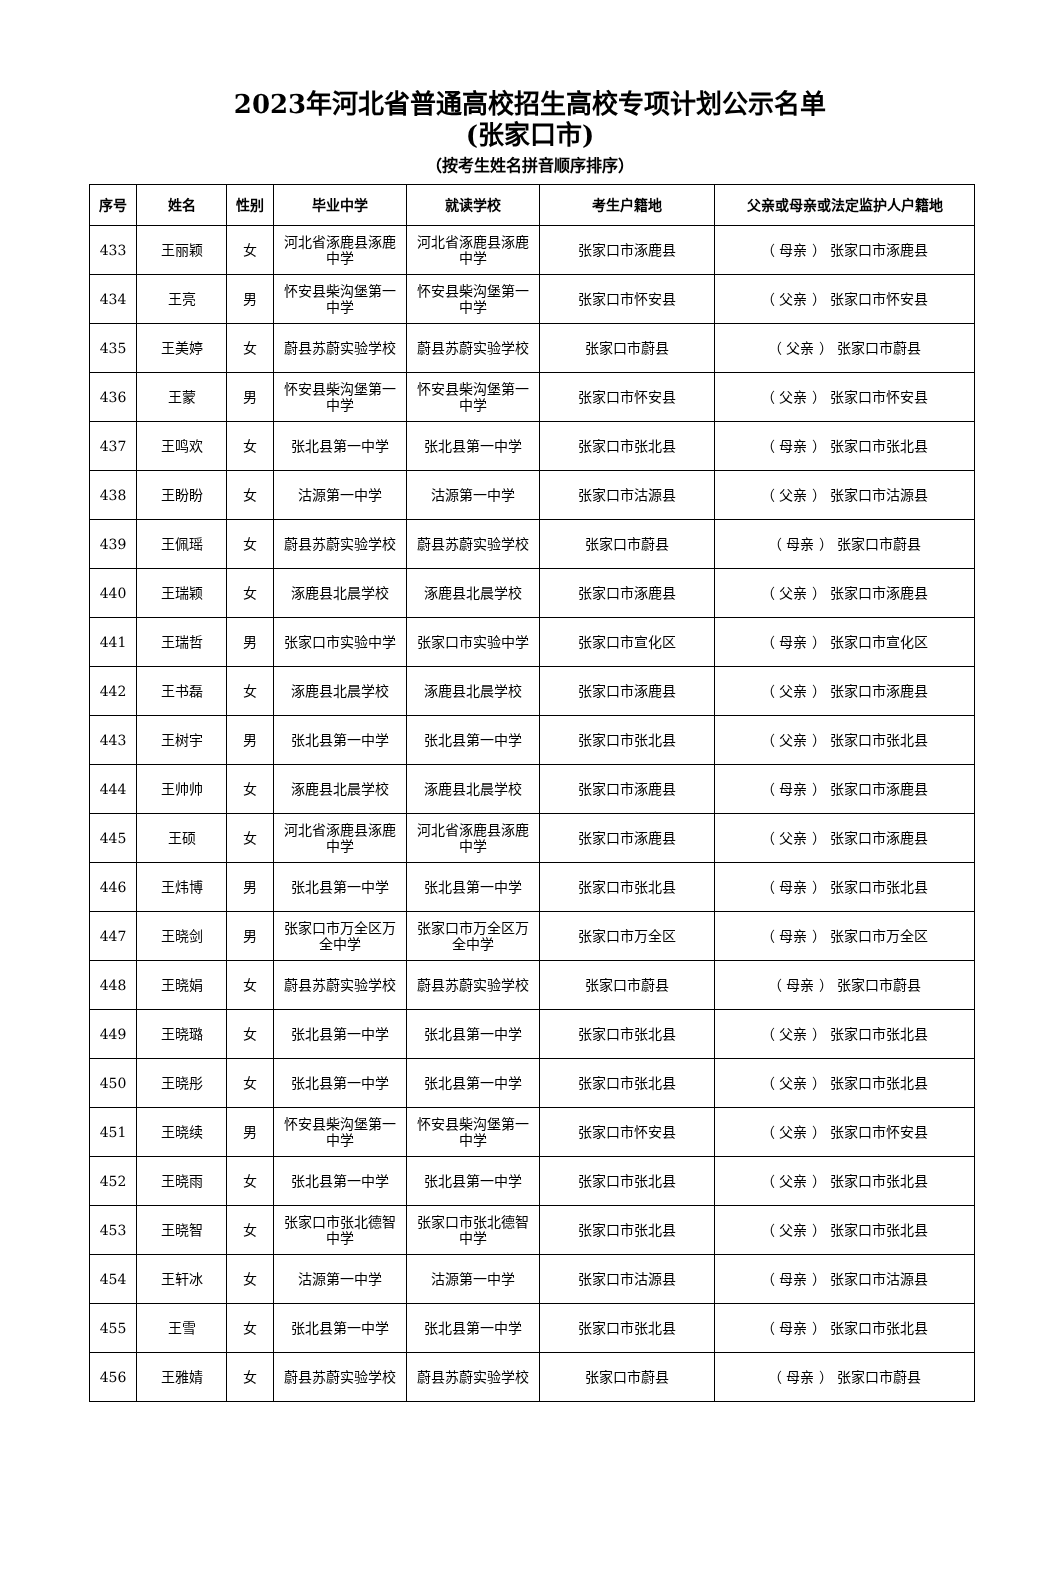2023年河北省普通高校招生高校专项计划公示名单
(张家口市)
（按考生姓名拼音顺序排序）
| 序号 | 姓名 | 性别 | 毕业中学 | 就读学校 | 考生户籍地 | 父亲或母亲或法定监护人户籍地 |
| --- | --- | --- | --- | --- | --- | --- |
| 433 | 王丽颖 | 女 | 河北省涿鹿县涿鹿中学 | 河北省涿鹿县涿鹿中学 | 张家口市涿鹿县 | （ 母亲 ） 张家口市涿鹿县 |
| 434 | 王亮 | 男 | 怀安县柴沟堡第一中学 | 怀安县柴沟堡第一中学 | 张家口市怀安县 | （ 父亲 ） 张家口市怀安县 |
| 435 | 王美婷 | 女 | 蔚县苏蔚实验学校 | 蔚县苏蔚实验学校 | 张家口市蔚县 | （ 父亲 ） 张家口市蔚县 |
| 436 | 王蒙 | 男 | 怀安县柴沟堡第一中学 | 怀安县柴沟堡第一中学 | 张家口市怀安县 | （ 父亲 ） 张家口市怀安县 |
| 437 | 王鸣欢 | 女 | 张北县第一中学 | 张北县第一中学 | 张家口市张北县 | （ 母亲 ） 张家口市张北县 |
| 438 | 王盼盼 | 女 | 沽源第一中学 | 沽源第一中学 | 张家口市沽源县 | （ 父亲 ） 张家口市沽源县 |
| 439 | 王佩瑶 | 女 | 蔚县苏蔚实验学校 | 蔚县苏蔚实验学校 | 张家口市蔚县 | （ 母亲 ） 张家口市蔚县 |
| 440 | 王瑞颖 | 女 | 涿鹿县北晨学校 | 涿鹿县北晨学校 | 张家口市涿鹿县 | （ 父亲 ） 张家口市涿鹿县 |
| 441 | 王瑞哲 | 男 | 张家口市实验中学 | 张家口市实验中学 | 张家口市宣化区 | （ 母亲 ） 张家口市宣化区 |
| 442 | 王书磊 | 女 | 涿鹿县北晨学校 | 涿鹿县北晨学校 | 张家口市涿鹿县 | （ 父亲 ） 张家口市涿鹿县 |
| 443 | 王树宇 | 男 | 张北县第一中学 | 张北县第一中学 | 张家口市张北县 | （ 父亲 ） 张家口市张北县 |
| 444 | 王帅帅 | 女 | 涿鹿县北晨学校 | 涿鹿县北晨学校 | 张家口市涿鹿县 | （ 母亲 ） 张家口市涿鹿县 |
| 445 | 王硕 | 女 | 河北省涿鹿县涿鹿中学 | 河北省涿鹿县涿鹿中学 | 张家口市涿鹿县 | （ 父亲 ） 张家口市涿鹿县 |
| 446 | 王炜博 | 男 | 张北县第一中学 | 张北县第一中学 | 张家口市张北县 | （ 母亲 ） 张家口市张北县 |
| 447 | 王晓剑 | 男 | 张家口市万全区万全中学 | 张家口市万全区万全中学 | 张家口市万全区 | （ 母亲 ） 张家口市万全区 |
| 448 | 王晓娟 | 女 | 蔚县苏蔚实验学校 | 蔚县苏蔚实验学校 | 张家口市蔚县 | （ 母亲 ） 张家口市蔚县 |
| 449 | 王晓璐 | 女 | 张北县第一中学 | 张北县第一中学 | 张家口市张北县 | （ 父亲 ） 张家口市张北县 |
| 450 | 王晓彤 | 女 | 张北县第一中学 | 张北县第一中学 | 张家口市张北县 | （ 父亲 ） 张家口市张北县 |
| 451 | 王晓续 | 男 | 怀安县柴沟堡第一中学 | 怀安县柴沟堡第一中学 | 张家口市怀安县 | （ 父亲 ） 张家口市怀安县 |
| 452 | 王晓雨 | 女 | 张北县第一中学 | 张北县第一中学 | 张家口市张北县 | （ 父亲 ） 张家口市张北县 |
| 453 | 王晓智 | 女 | 张家口市张北德智中学 | 张家口市张北德智中学 | 张家口市张北县 | （ 父亲 ） 张家口市张北县 |
| 454 | 王轩冰 | 女 | 沽源第一中学 | 沽源第一中学 | 张家口市沽源县 | （ 母亲 ） 张家口市沽源县 |
| 455 | 王雪 | 女 | 张北县第一中学 | 张北县第一中学 | 张家口市张北县 | （ 母亲 ） 张家口市张北县 |
| 456 | 王雅婧 | 女 | 蔚县苏蔚实验学校 | 蔚县苏蔚实验学校 | 张家口市蔚县 | （ 母亲 ） 张家口市蔚县 |